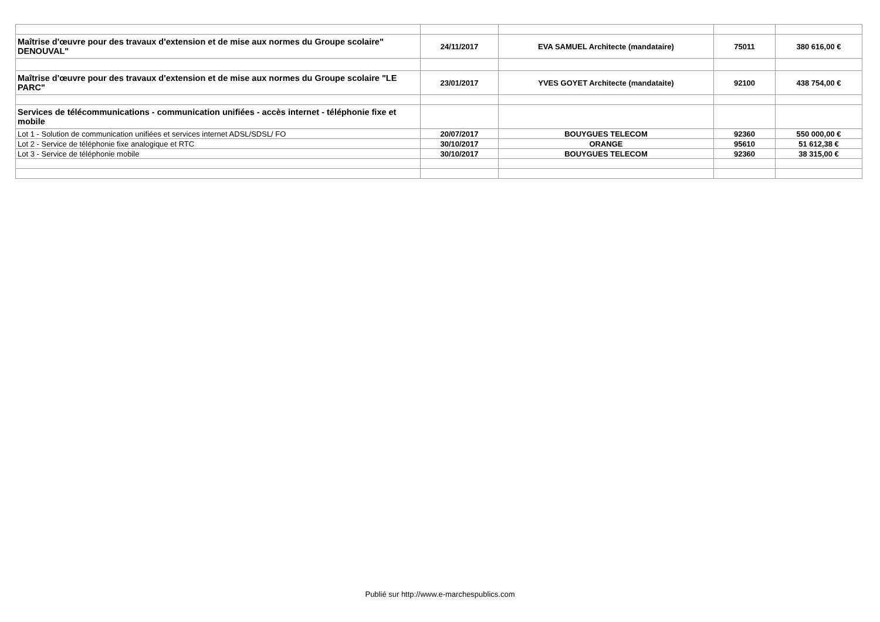| Maîtrise d'œuvre pour des travaux d'extension et de mise aux normes du Groupe scolaire" DENOUVAL" | 24/11/2017 | EVA SAMUEL Architecte (mandataire) | 75011 | 380 616,00 € |
| Maîtrise d'œuvre pour des travaux d'extension et de mise aux normes du Groupe scolaire "LE PARC" | 23/01/2017 | YVES GOYET Architecte (mandataite) | 92100 | 438 754,00 € |
| Services de télécommunications - communication unifiées - accès internet - téléphonie fixe et mobile | | | | |
| Lot 1 - Solution de communication unifiées et services internet ADSL/SDSL/ FO | 20/07/2017 | BOUYGUES TELECOM | 92360 | 550 000,00 € |
| Lot 2 - Service de téléphonie fixe analogique et RTC | 30/10/2017 | ORANGE | 95610 | 51 612,38 € |
| Lot 3 - Service de téléphonie mobile | 30/10/2017 | BOUYGUES TELECOM | 92360 | 38 315,00 € |
Publié sur http://www.e-marchespublics.com